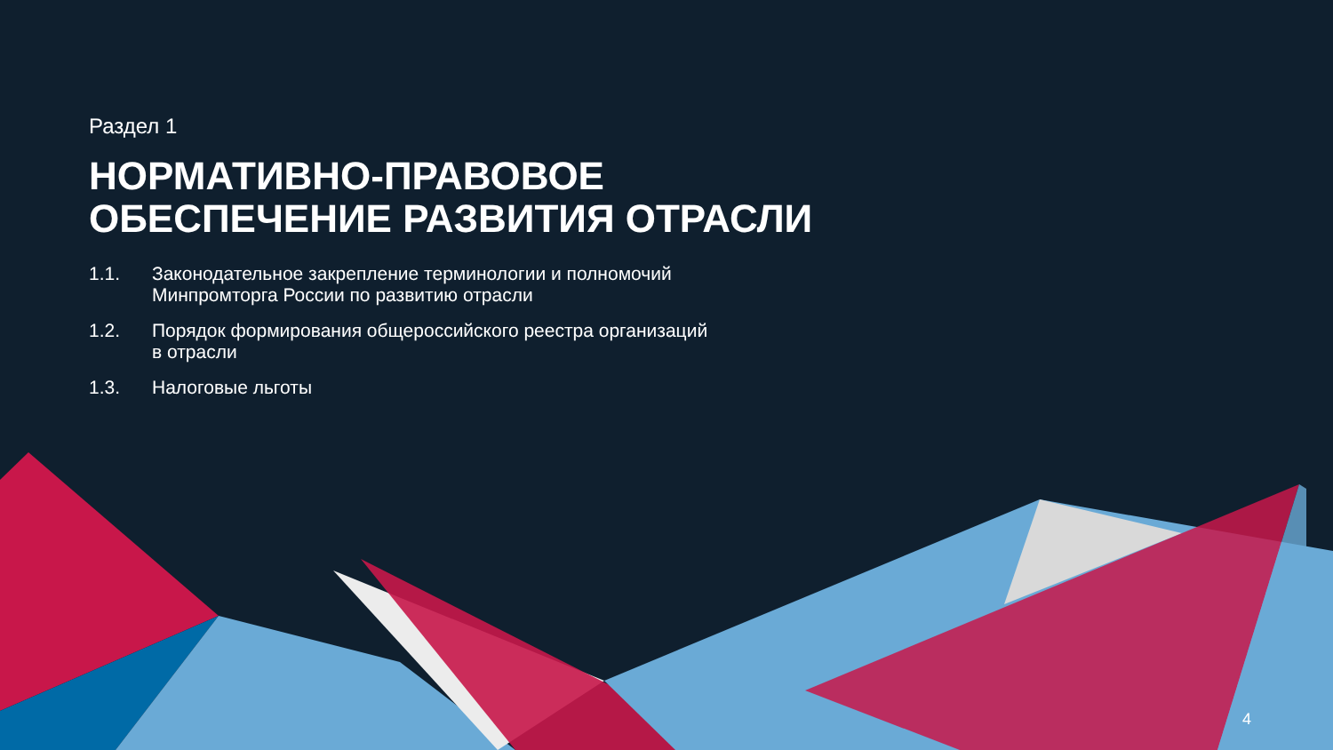Раздел 1
НОРМАТИВНО-ПРАВОВОЕ
ОБЕСПЕЧЕНИЕ РАЗВИТИЯ ОТРАСЛИ
1.1. Законодательное закрепление терминологии и полномочий Минпромторга России по развитию отрасли
1.2. Порядок формирования общероссийского реестра организаций в отрасли
1.3. Налоговые льготы
4